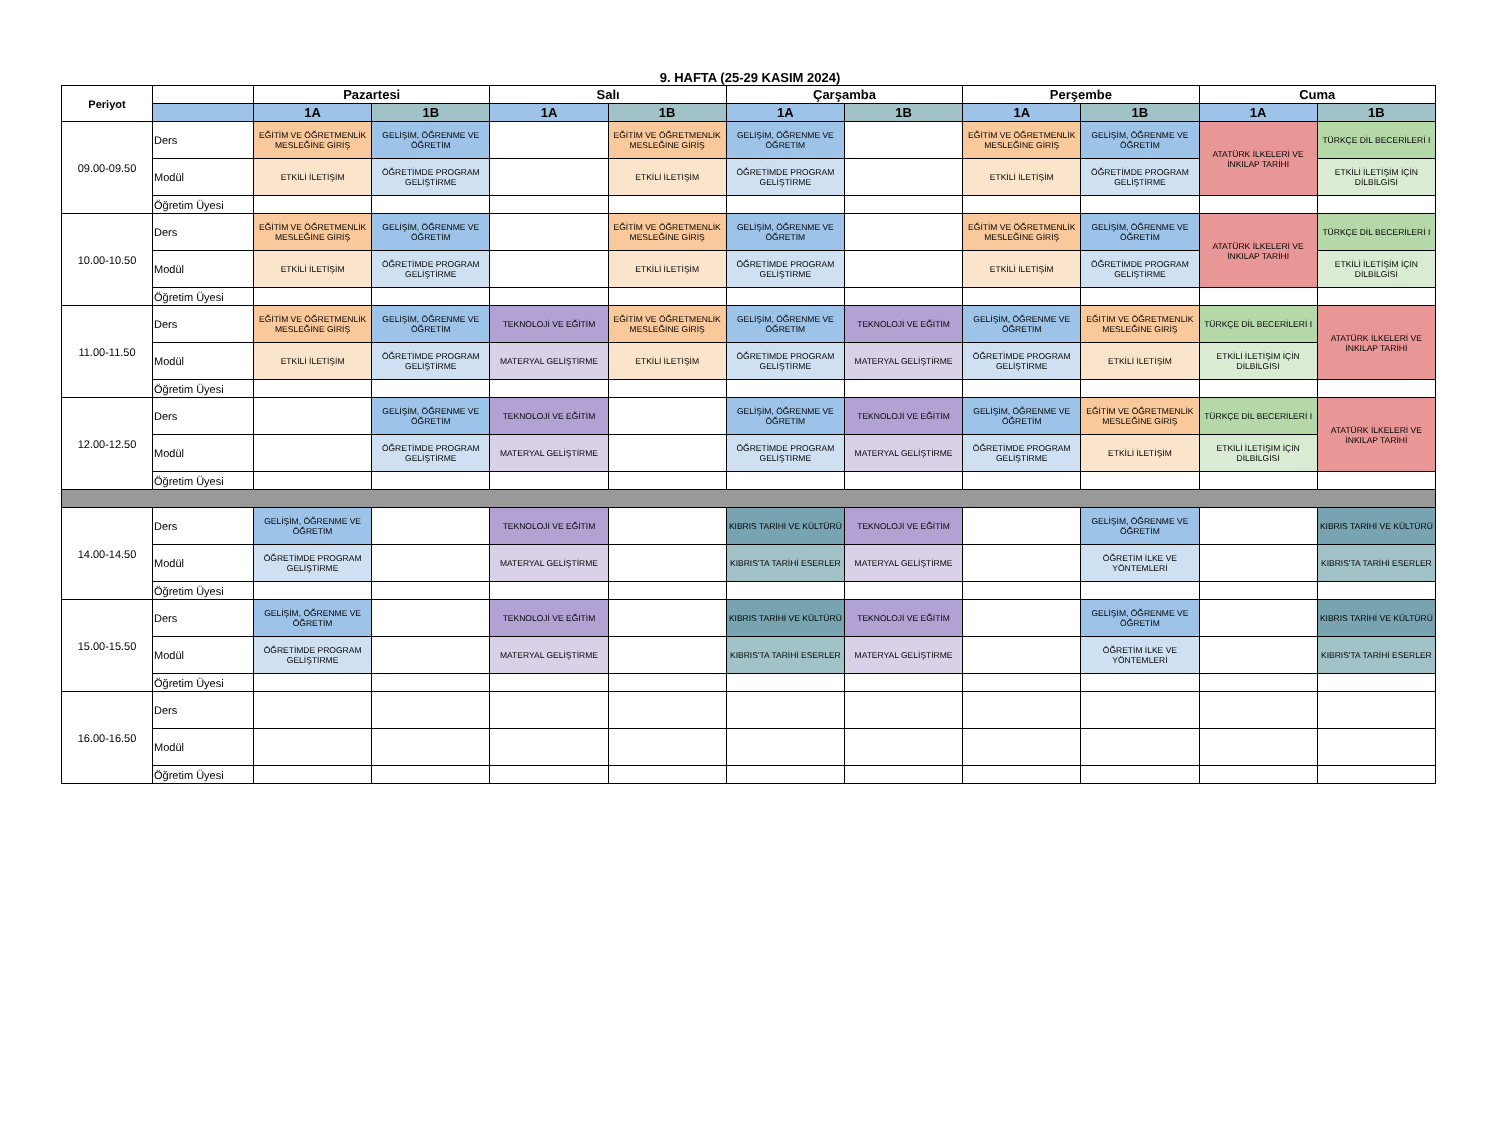9. HAFTA (25-29 KASIM 2024)
| Periyot | | Pazartesi | | Salı | | Çarşamba | | Perşembe | | Cuma | |
| --- | --- | --- | --- | --- | --- | --- | --- | --- | --- | --- | --- |
| | | 1A | 1B | 1A | 1B | 1A | 1B | 1A | 1B | 1A | 1B |
| 09.00-09.50 | Ders | EĞİTİM VE ÖĞRETMENLİK MESLEĞİNE GİRİŞ | GELİŞİM, ÖĞRENME VE ÖĞRETİM | | EĞİTİM VE ÖĞRETMENLİK MESLEĞİNE GİRİŞ | GELİŞİM, ÖĞRENME VE ÖĞRETİM | | EĞİTİM VE ÖĞRETMENLİK MESLEĞİNE GİRİŞ | GELİŞİM, ÖĞRENME VE ÖĞRETİM | ATATÜRK İLKELERİ VE İNKILAP TARİHİ | TÜRKÇE DİL BECERİLERİ I |
| | Modül | ETKİLİ İLETİŞİM | ÖĞRETİMDE PROGRAM GELİŞTİRME | | ETKİLİ İLETİŞİM | ÖĞRETİMDE PROGRAM GELİŞTİRME | | ETKİLİ İLETİŞİM | ÖĞRETİMDE PROGRAM GELİŞTİRME | | ETKİLİ İLETİŞİM İÇİN DİLBİLGİSİ |
| | Öğretim Üyesi | | | | | | | | | | |
| 10.00-10.50 | Ders | EĞİTİM VE ÖĞRETMENLİK MESLEĞİNE GİRİŞ | GELİŞİM, ÖĞRENME VE ÖĞRETİM | | EĞİTİM VE ÖĞRETMENLİK MESLEĞİNE GİRİŞ | GELİŞİM, ÖĞRENME VE ÖĞRETİM | | EĞİTİM VE ÖĞRETMENLİK MESLEĞİNE GİRİŞ | GELİŞİM, ÖĞRENME VE ÖĞRETİM | ATATÜRK İLKELERİ VE İNKILAP TARİHİ | TÜRKÇE DİL BECERİLERİ I |
| | Modül | ETKİLİ İLETİŞİM | ÖĞRETİMDE PROGRAM GELİŞTİRME | | ETKİLİ İLETİŞİM | ÖĞRETİMDE PROGRAM GELİŞTİRME | | ETKİLİ İLETİŞİM | ÖĞRETİMDE PROGRAM GELİŞTİRME | | ETKİLİ İLETİŞİM İÇİN DİLBİLGİSİ |
| | Öğretim Üyesi | | | | | | | | | | |
| 11.00-11.50 | Ders | EĞİTİM VE ÖĞRETMENLİK MESLEĞİNE GİRİŞ | GELİŞİM, ÖĞRENME VE ÖĞRETİM | TEKNOLOJİ VE EĞİTİM | EĞİTİM VE ÖĞRETMENLİK MESLEĞİNE GİRİŞ | GELİŞİM, ÖĞRENME VE ÖĞRETİM | TEKNOLOJİ VE EĞİTİM | GELİŞİM, ÖĞRENME VE ÖĞRETİM | EĞİTİM VE ÖĞRETMENLİK MESLEĞİNE GİRİŞ | TÜRKÇE DİL BECERİLERİ I | ATATÜRK İLKELERİ VE İNKILAP TARİHİ |
| | Modül | ETKİLİ İLETİŞİM | ÖĞRETİMDE PROGRAM GELİŞTİRME | MATERYAL GELİŞTİRME | ETKİLİ İLETİŞİM | ÖĞRETİMDE PROGRAM GELİŞTİRME | MATERYAL GELİŞTİRME | ÖĞRETİMDE PROGRAM GELİŞTİRME | ETKİLİ İLETİŞİM | ETKİLİ İLETİŞİM İÇİN DİLBİLGİSİ | |
| | Öğretim Üyesi | | | | | | | | | | |
| 12.00-12.50 | Ders | | GELİŞİM, ÖĞRENME VE ÖĞRETİM | TEKNOLOJİ VE EĞİTİM | | GELİŞİM, ÖĞRENME VE ÖĞRETİM | TEKNOLOJİ VE EĞİTİM | GELİŞİM, ÖĞRENME VE ÖĞRETİM | EĞİTİM VE ÖĞRETMENLİK MESLEĞİNE GİRİŞ | TÜRKÇE DİL BECERİLERİ I | ATATÜRK İLKELERİ VE İNKILAP TARİHİ |
| | Modül | | ÖĞRETİMDE PROGRAM GELİŞTİRME | MATERYAL GELİŞTİRME | | ÖĞRETİMDE PROGRAM GELİŞTİRME | MATERYAL GELİŞTİRME | ÖĞRETİMDE PROGRAM GELİŞTİRME | ETKİLİ İLETİŞİM | ETKİLİ İLETİŞİM İÇİN DİLBİLGİSİ | |
| | Öğretim Üyesi | | | | | | | | | | |
| 14.00-14.50 | Ders | GELİŞİM, ÖĞRENME VE ÖĞRETİM | | TEKNOLOJİ VE EĞİTİM | | KIBRIS TARİHİ VE KÜLTÜRÜ | TEKNOLOJİ VE EĞİTİM | | GELİŞİM, ÖĞRENME VE ÖĞRETİM | | KIBRIS TARİHİ VE KÜLTÜRÜ |
| | Modül | ÖĞRETİMDE PROGRAM GELİŞTİRME | | MATERYAL GELİŞTİRME | | KIBRIS'TA TARİHİ ESERLER | MATERYAL GELİŞTİRME | | ÖĞRETİM İLKE VE YÖNTEMLERİ | | KIBRIS'TA TARİHİ ESERLER |
| | Öğretim Üyesi | | | | | | | | | | |
| 15.00-15.50 | Ders | GELİŞİM, ÖĞRENME VE ÖĞRETİM | | TEKNOLOJİ VE EĞİTİM | | KIBRIS TARİHİ VE KÜLTÜRÜ | TEKNOLOJİ VE EĞİTİM | | GELİŞİM, ÖĞRENME VE ÖĞRETİM | | KIBRIS TARİHİ VE KÜLTÜRÜ |
| | Modül | ÖĞRETİMDE PROGRAM GELİŞTİRME | | MATERYAL GELİŞTİRME | | KIBRIS'TA TARİHİ ESERLER | MATERYAL GELİŞTİRME | | ÖĞRETİM İLKE VE YÖNTEMLERİ | | KIBRIS'TA TARİHİ ESERLER |
| | Öğretim Üyesi | | | | | | | | | | |
| 16.00-16.50 | Ders | | | | | | | | | | |
| | Modül | | | | | | | | | | |
| | Öğretim Üyesi | | | | | | | | | | |